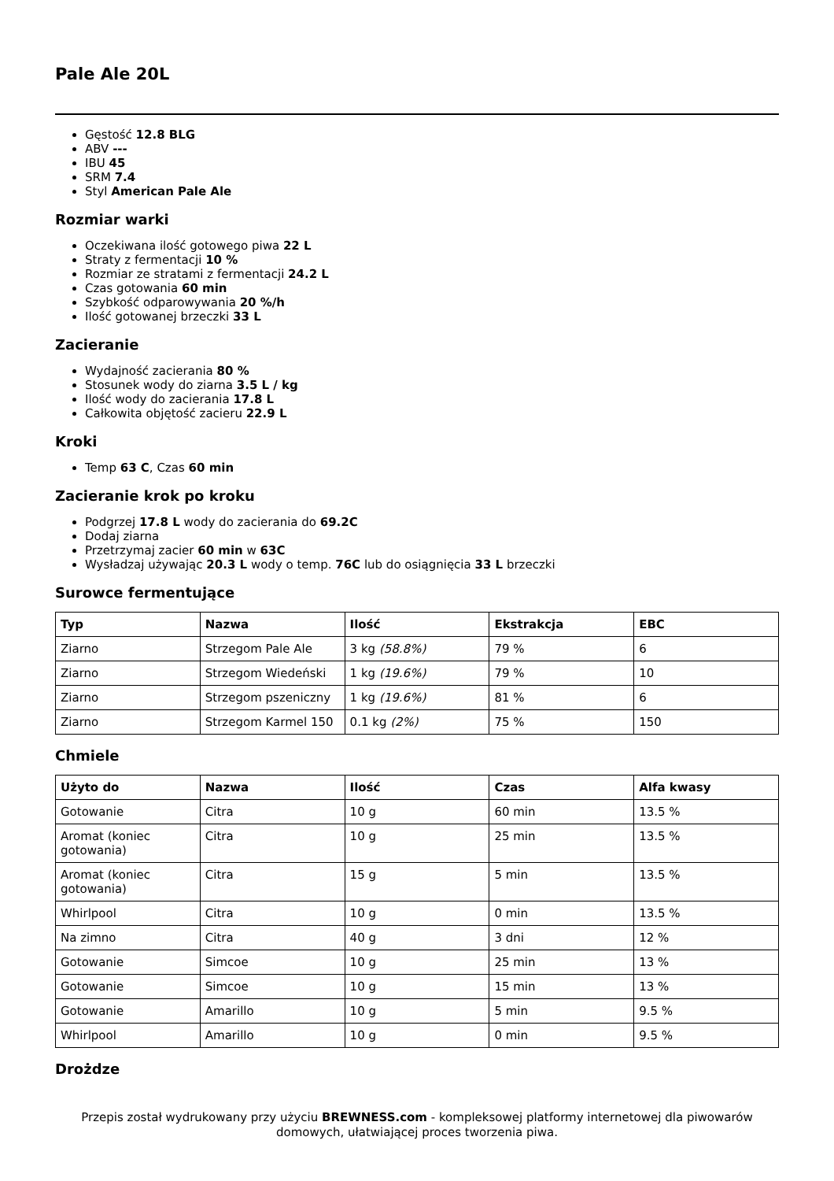Pale Ale 20L
Gęstość 12.8 BLG
ABV ---
IBU 45
SRM 7.4
Styl American Pale Ale
Rozmiar warki
Oczekiwana ilość gotowego piwa 22 L
Straty z fermentacji 10 %
Rozmiar ze stratami z fermentacji 24.2 L
Czas gotowania 60 min
Szybkość odparowywania 20 %/h
Ilość gotowanej brzeczki 33 L
Zacieranie
Wydajność zacierania 80 %
Stosunek wody do ziarna 3.5 L / kg
Ilość wody do zacierania 17.8 L
Całkowita objętość zacieru 22.9 L
Kroki
Temp 63 C, Czas 60 min
Zacieranie krok po kroku
Podgrzej 17.8 L wody do zacierania do 69.2C
Dodaj ziarna
Przetrzymaj zacier 60 min w 63C
Wysładzaj używając 20.3 L wody o temp. 76C lub do osiągnięcia 33 L brzeczki
Surowce fermentujące
| Typ | Nazwa | Ilość | Ekstrakcja | EBC |
| --- | --- | --- | --- | --- |
| Ziarno | Strzegom Pale Ale | 3 kg (58.8%) | 79 % | 6 |
| Ziarno | Strzegom Wiedeński | 1 kg (19.6%) | 79 % | 10 |
| Ziarno | Strzegom pszeniczny | 1 kg (19.6%) | 81 % | 6 |
| Ziarno | Strzegom Karmel 150 | 0.1 kg (2%) | 75 % | 150 |
Chmiele
| Użyto do | Nazwa | Ilość | Czas | Alfa kwasy |
| --- | --- | --- | --- | --- |
| Gotowanie | Citra | 10 g | 60 min | 13.5 % |
| Aromat (koniec gotowania) | Citra | 10 g | 25 min | 13.5 % |
| Aromat (koniec gotowania) | Citra | 15 g | 5 min | 13.5 % |
| Whirlpool | Citra | 10 g | 0 min | 13.5 % |
| Na zimno | Citra | 40 g | 3 dni | 12 % |
| Gotowanie | Simcoe | 10 g | 25 min | 13 % |
| Gotowanie | Simcoe | 10 g | 15 min | 13 % |
| Gotowanie | Amarillo | 10 g | 5 min | 9.5 % |
| Whirlpool | Amarillo | 10 g | 0 min | 9.5 % |
Drożdze
Przepis został wydrukowany przy użyciu BREWNESS.com - kompleksowej platformy internetowej dla piwowarów domowych, ułatwiającej proces tworzenia piwa.